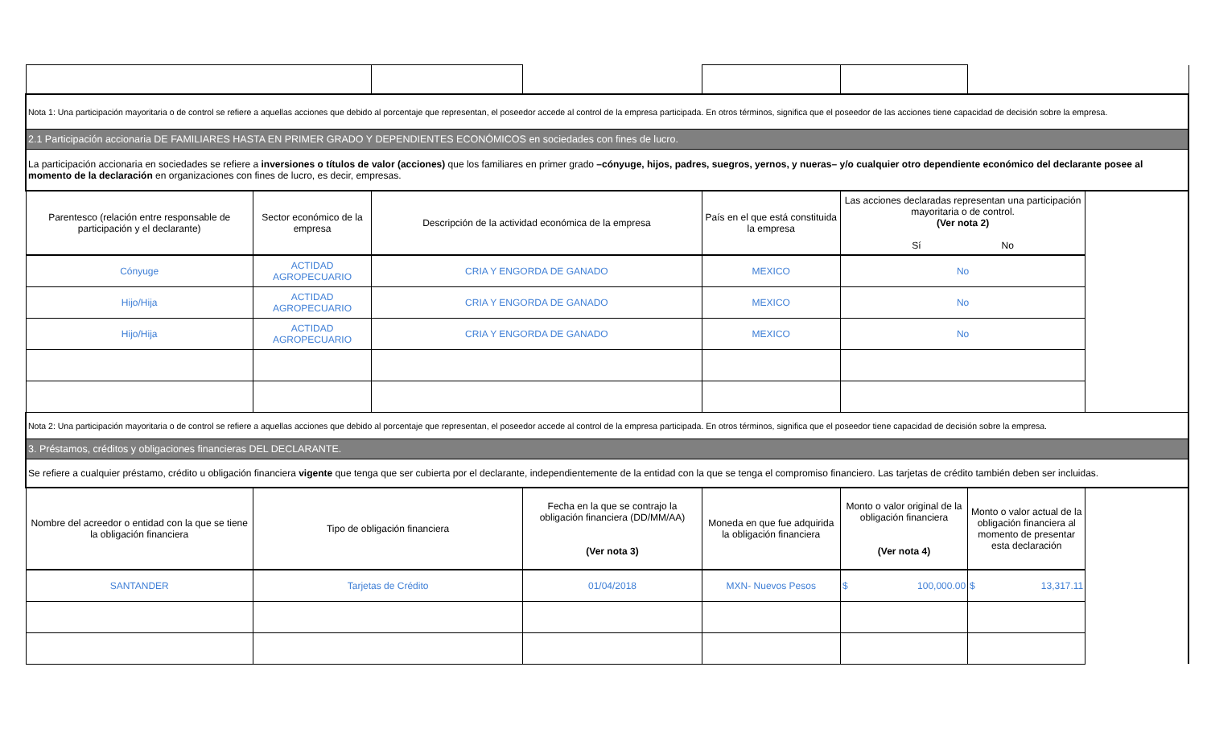| Nota 1: Una participación mayoritaria o de control se refiere a aquellas acciones que debido al porcentaje que representan, el poseedor accede al control de la empresa participada. En otros términos, significa que el poseedor de las acciones tiene capacidad de decisión sobre la empresa. | | | | | | | |
| 2.1 Participación accionaria DE FAMILIARES HASTA EN PRIMER GRADO Y DEPENDIENTES ECONÓMICOS en sociedades con fines de lucro. | | | | | | | |
| La participación accionaria en sociedades se refiere a inversiones o títulos de valor (acciones) que los familiares en primer grado –cónyuge, hijos, padres, suegros, yernos, y nueras– y/o cualquier otro dependiente económico del declarante posee al momento de la declaración en organizaciones con fines de lucro, es decir, empresas. | | | | | | | |
| Parentesco (relación entre responsable de participación y el declarante) | Sector económico de la empresa | Descripción de la actividad económica de la empresa | | País en el que está constituida la empresa | Las acciones declaradas representan una participación mayoritaria o de control. (Ver nota 2) Sí No | | |
| Cónyuge | ACTIDAD AGROPECUARIO | CRIA Y ENGORDA DE GANADO | | MEXICO | No | | |
| Hijo/Hija | ACTIDAD AGROPECUARIO | CRIA Y ENGORDA DE GANADO | | MEXICO | No | | |
| Hijo/Hija | ACTIDAD AGROPECUARIO | CRIA Y ENGORDA DE GANADO | | MEXICO | No | | |
| Nota 2: Una participación mayoritaria o de control se refiere a aquellas acciones que debido al porcentaje que representan, el poseedor accede al control de la empresa participada. En otros términos, significa que el poseedor tiene capacidad de decisión sobre la empresa. | | | | | | | |
| 3. Préstamos, créditos y obligaciones financieras DEL DECLARANTE. | | | | | | | |
| Se refiere a cualquier préstamo, crédito u obligación financiera vigente que tenga que ser cubierta por el declarante, independientemente de la entidad con la que se tenga el compromiso financiero. Las tarjetas de crédito también deben ser incluidas. | | | | | | | |
| Nombre del acreedor o entidad con la que se tiene la obligación financiera | Tipo de obligación financiera | | Fecha en la que se contrajo la obligación financiera (DD/MM/AA) (Ver nota 3) | Moneda en que fue adquirida la obligación financiera | Monto o valor original de la obligación financiera (Ver nota 4) | Monto o valor actual de la obligación financiera al momento de presentar esta declaración | |
| SANTANDER | Tarjetas de Crédito | | 01/04/2018 | MXN- Nuevos Pesos | $ 100,000.00 | $ 13,317.11 | |